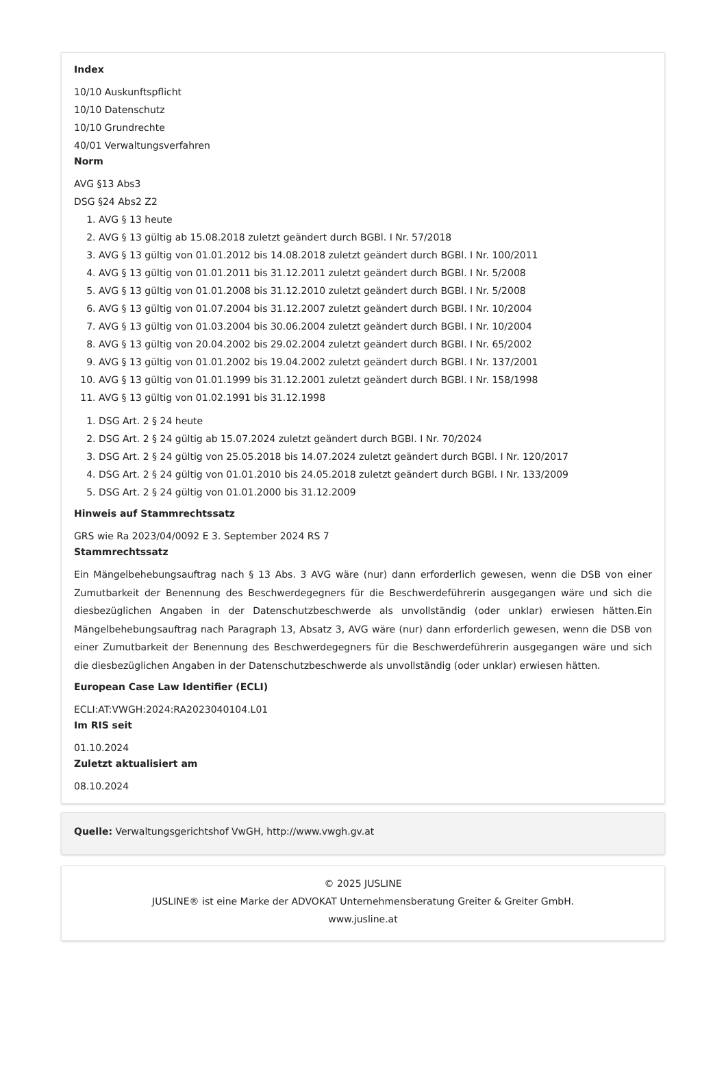Index
10/10 Auskunftspflicht
10/10 Datenschutz
10/10 Grundrechte
40/01 Verwaltungsverfahren
Norm
AVG §13 Abs3
DSG §24 Abs2 Z2
1. AVG § 13 heute
2. AVG § 13 gültig ab 15.08.2018 zuletzt geändert durch BGBl. I Nr. 57/2018
3. AVG § 13 gültig von 01.01.2012 bis 14.08.2018 zuletzt geändert durch BGBl. I Nr. 100/2011
4. AVG § 13 gültig von 01.01.2011 bis 31.12.2011 zuletzt geändert durch BGBl. I Nr. 5/2008
5. AVG § 13 gültig von 01.01.2008 bis 31.12.2010 zuletzt geändert durch BGBl. I Nr. 5/2008
6. AVG § 13 gültig von 01.07.2004 bis 31.12.2007 zuletzt geändert durch BGBl. I Nr. 10/2004
7. AVG § 13 gültig von 01.03.2004 bis 30.06.2004 zuletzt geändert durch BGBl. I Nr. 10/2004
8. AVG § 13 gültig von 20.04.2002 bis 29.02.2004 zuletzt geändert durch BGBl. I Nr. 65/2002
9. AVG § 13 gültig von 01.01.2002 bis 19.04.2002 zuletzt geändert durch BGBl. I Nr. 137/2001
10. AVG § 13 gültig von 01.01.1999 bis 31.12.2001 zuletzt geändert durch BGBl. I Nr. 158/1998
11. AVG § 13 gültig von 01.02.1991 bis 31.12.1998
1. DSG Art. 2 § 24 heute
2. DSG Art. 2 § 24 gültig ab 15.07.2024 zuletzt geändert durch BGBl. I Nr. 70/2024
3. DSG Art. 2 § 24 gültig von 25.05.2018 bis 14.07.2024 zuletzt geändert durch BGBl. I Nr. 120/2017
4. DSG Art. 2 § 24 gültig von 01.01.2010 bis 24.05.2018 zuletzt geändert durch BGBl. I Nr. 133/2009
5. DSG Art. 2 § 24 gültig von 01.01.2000 bis 31.12.2009
Hinweis auf Stammrechtssatz
GRS wie Ra 2023/04/0092 E 3. September 2024 RS 7
Stammrechtssatz
Ein Mängelbehebungsauftrag nach § 13 Abs. 3 AVG wäre (nur) dann erforderlich gewesen, wenn die DSB von einer Zumutbarkeit der Benennung des Beschwerdegegners für die Beschwerdeführerin ausgegangen wäre und sich die diesbezüglichen Angaben in der Datenschutzbeschwerde als unvollständig (oder unklar) erwiesen hätten.Ein Mängelbehebungsauftrag nach Paragraph 13, Absatz 3, AVG wäre (nur) dann erforderlich gewesen, wenn die DSB von einer Zumutbarkeit der Benennung des Beschwerdegegners für die Beschwerdeführerin ausgegangen wäre und sich die diesbezüglichen Angaben in der Datenschutzbeschwerde als unvollständig (oder unklar) erwiesen hätten.
European Case Law Identifier (ECLI)
ECLI:AT:VWGH:2024:RA2023040104.L01
Im RIS seit
01.10.2024
Zuletzt aktualisiert am
08.10.2024
Quelle: Verwaltungsgerichtshof VwGH, http://www.vwgh.gv.at
© 2025 JUSLINE
JUSLINE® ist eine Marke der ADVOKAT Unternehmensberatung Greiter & Greiter GmbH.
www.jusline.at